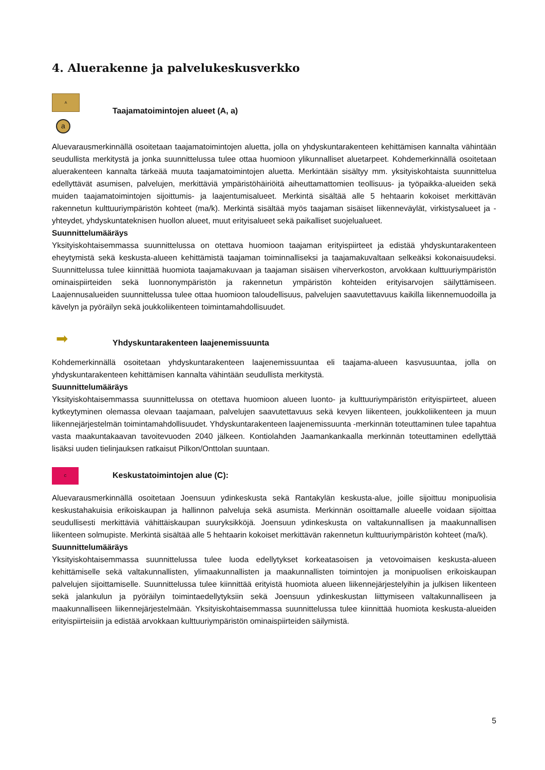4. Aluerakenne ja palvelukeskusverkko
A
a
Taajamatoimintojen alueet (A, a)
Aluevarausmerkinnällä osoitetaan taajamatoimintojen aluetta, jolla on yhdyskuntarakenteen kehittämisen kannalta vähintään seudullista merkitystä ja jonka suunnittelussa tulee ottaa huomioon ylikunnalliset aluetarpeet. Kohdemerkinnällä osoitetaan aluerakenteen kannalta tärkeää muuta taajamatoimintojen aluetta. Merkintään sisältyy mm. yksityiskohtaista suunnittelua edellyttävät asumisen, palvelujen, merkittäviä ympäristöhäiriöitä aiheuttamattomien teollisuus- ja työpaikka-alueiden sekä muiden taajamatoimintojen sijoittumis- ja laajentumisalueet. Merkintä sisältää alle 5 hehtaarin kokoiset merkittävän rakennetun kulttuuriympäristön kohteet (ma/k). Merkintä sisältää myös taajaman sisäiset liikenneväylät, virkistysalueet ja -yhteydet, yhdyskuntateknisen huollon alueet, muut erityisalueet sekä paikalliset suojelualueet.
Suunnittelumääräys
Yksityiskohtaisemmassa suunnittelussa on otettava huomioon taajaman erityispiirteet ja edistää yhdyskuntarakenteen eheytymistä sekä keskusta-alueen kehittämistä taajaman toiminnalliseksi ja taajamakuvaltaan selkeäksi kokonaisuudeksi. Suunnittelussa tulee kiinnittää huomiota taajamakuvaan ja taajaman sisäisen viherverkoston, arvokkaan kulttuuriympäristön ominaispiirteiden sekä luonnonympäristön ja rakennetun ympäristön kohteiden erityisarvojen säilyttämiseen. Laajennusalueiden suunnittelussa tulee ottaa huomioon taloudellisuus, palvelujen saavutettavuus kaikilla liikennemuodoilla ja kävelyn ja pyöräilyn sekä joukkoliikenteen toimintamahdollisuudet.
➡
Yhdyskuntarakenteen laajenemissuunta
Kohdemerkinnällä osoitetaan yhdyskuntarakenteen laajenemissuuntaa eli taajama-alueen kasvusuuntaa, jolla on yhdyskuntarakenteen kehittämisen kannalta vähintään seudullista merkitystä.
Suunnittelumääräys
Yksityiskohtaisemmassa suunnittelussa on otettava huomioon alueen luonto- ja kulttuuriympäristön erityispiirteet, alueen kytkeytyminen olemassa olevaan taajamaan, palvelujen saavutettavuus sekä kevyen liikenteen, joukkoliikenteen ja muun liikennejärjestelmän toimintamahdollisuudet. Yhdyskuntarakenteen laajenemissuunta -merkinnän toteuttaminen tulee tapahtua vasta maakuntakaavan tavoitevuoden 2040 jälkeen. Kontiolahden Jaamankankaalla merkinnän toteuttaminen edellyttää lisäksi uuden tielinjauksen ratkaisut Pilkon/Onttolan suuntaan.
C
Keskustatoimintojen alue (C):
Aluevarausmerkinnällä osoitetaan Joensuun ydinkeskusta sekä Rantakylän keskusta-alue, joille sijoittuu monipuolisia keskustahakuisia erikoiskaupan ja hallinnon palveluja sekä asumista. Merkinnän osoittamalle alueelle voidaan sijoittaa seudullisesti merkittäviä vähittäiskaupan suuryksikköjä. Joensuun ydinkeskusta on valtakunnallisen ja maakunnallisen liikenteen solmupiste. Merkintä sisältää alle 5 hehtaarin kokoiset merkittävän rakennetun kulttuuriympäristön kohteet (ma/k).
Suunnittelumääräys
Yksityiskohtaisemmassa suunnittelussa tulee luoda edellytykset korkeatasoisen ja vetovoimaisen keskusta-alueen kehittämiselle sekä valtakunnallisten, ylimaakunnallisten ja maakunnallisten toimintojen ja monipuolisen erikoiskaupan palvelujen sijoittamiselle. Suunnittelussa tulee kiinnittää erityistä huomiota alueen liikennejärjestelyihin ja julkisen liikenteen sekä jalankulun ja pyöräilyn toimintaedellytyksiin sekä Joensuun ydinkeskustan liittymiseen valtakunnalliseen ja maakunnalliseen liikennejärjestelmään. Yksityiskohtaisemmassa suunnittelussa tulee kiinnittää huomiota keskusta-alueiden erityispiirteisiin ja edistää arvokkaan kulttuuriympäristön ominaispiirteiden säilymistä.
5